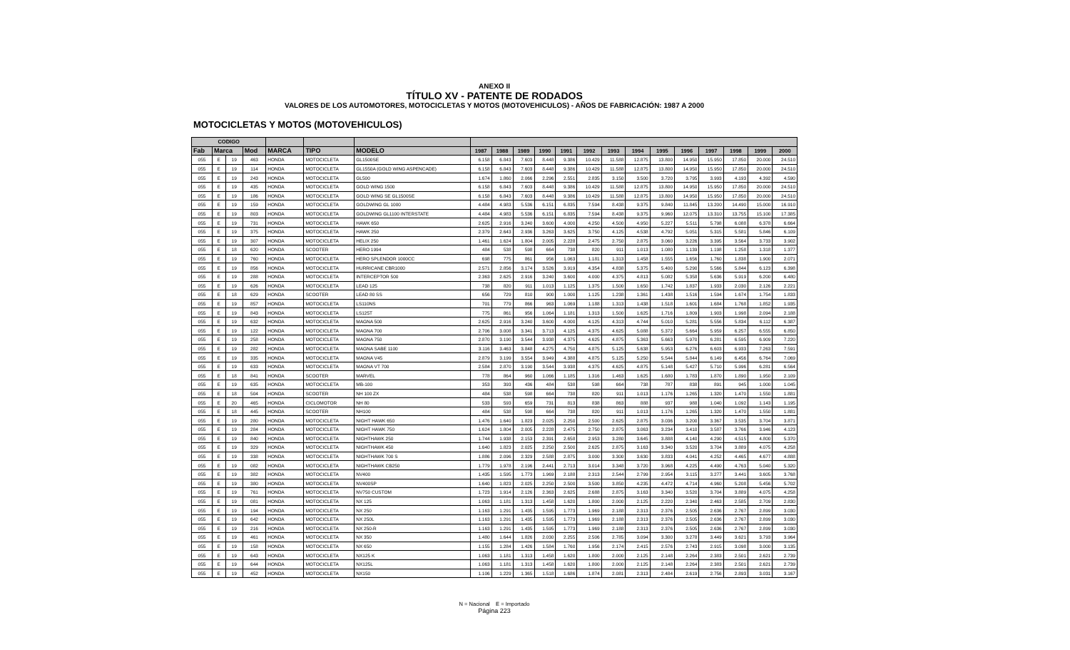ANEXO II
TÍTULO XV - PATENTE DE RODADOS
VALORES DE LOS AUTOMOTORES, MOTOCICLETAS Y MOTOS (MOTOVEHICULOS) - AÑOS DE FABRICACIÓN: 1987 A 2000
MOTOCICLETAS Y MOTOS (MOTOVEHICULOS)
| CODIGO | | | | | | | | | | | | | | | | | | | | |
| --- | --- | --- | --- | --- | --- | --- | --- | --- | --- | --- | --- | --- | --- | --- | --- | --- | --- | --- | --- | --- |
| Fab | Marca | | Mod | MARCA | TIPO | MODELO | 1987 | 1988 | 1989 | 1990 | 1991 | 1992 | 1993 | 1994 | 1995 | 1996 | 1997 | 1998 | 1999 | 2000 |
| 055 | E | 19 | 463 | HONDA | MOTOCICLETA | GL1500SE | 6.158 | 6.843 | 7.603 | 8.448 | 9.386 | 10.429 | 11.588 | 12.875 | 13.800 | 14.950 | 15.950 | 17.850 | 20.000 | 24.510 |
| 055 | E | 19 | 114 | HONDA | MOTOCICLETA | GL1550A (GOLD WING ASPENCADE) | 6.158 | 6.843 | 7.603 | 8.448 | 9.386 | 10.429 | 11.588 | 12.875 | 13.800 | 14.950 | 15.950 | 17.850 | 20.000 | 24.510 |
| 055 | E | 19 | 243 | HONDA | MOTOCICLETA | GL500 | 1.674 | 1.860 | 2.066 | 2.296 | 2.551 | 2.835 | 3.150 | 3.500 | 3.720 | 3.795 | 3.993 | 4.193 | 4.392 | 4.590 |
| 055 | E | 19 | 435 | HONDA | MOTOCICLETA | GOLD WING 1500 | 6.158 | 6.843 | 7.603 | 8.448 | 9.386 | 10.429 | 11.588 | 12.875 | 13.800 | 14.950 | 15.950 | 17.850 | 20.000 | 24.510 |
| 055 | E | 19 | 186 | HONDA | MOTOCICLETA | GOLD WING SE GL1500SE | 6.158 | 6.843 | 7.603 | 8.448 | 9.386 | 10.429 | 11.588 | 12.875 | 13.800 | 14.950 | 15.950 | 17.850 | 20.000 | 24.510 |
| 055 | E | 19 | 159 | HONDA | MOTOCICLETA | GOLDWING GL 1000 | 4.484 | 4.983 | 5.536 | 6.151 | 6.835 | 7.594 | 8.438 | 9.375 | 9.840 | 11.845 | 13.200 | 14.490 | 15.000 | 16.910 |
| 055 | E | 19 | 803 | HONDA | MOTOCICLETA | GOLDWING GL1100 INTERSTATE | 4.484 | 4.983 | 5.536 | 6.151 | 6.835 | 7.594 | 8.438 | 9.375 | 9.960 | 12.075 | 13.310 | 13.755 | 15.100 | 17.385 |
| 055 | E | 19 | 731 | HONDA | MOTOCICLETA | HAWK 650 | 2.625 | 2.916 | 3.240 | 3.600 | 4.000 | 4.250 | 4.500 | 4.950 | 5.227 | 5.511 | 5.798 | 6.088 | 6.378 | 6.664 |
| 055 | E | 19 | 375 | HONDA | MOTOCICLETA | HAWK 250 | 2.379 | 2.643 | 2.936 | 3.263 | 3.625 | 3.750 | 4.125 | 4.538 | 4.792 | 5.051 | 5.315 | 5.581 | 5.846 | 6.109 |
| 055 | E | 19 | 307 | HONDA | MOTOCICLETA | HELIX 250 | 1.461 | 1.624 | 1.804 | 2.005 | 2.228 | 2.475 | 2.750 | 2.875 | 3.060 | 3.226 | 3.395 | 3.564 | 3.733 | 3.902 |
| 055 | E | 18 | 620 | HONDA | SCOOTER | HERO 1994 | 484 | 538 | 598 | 664 | 738 | 820 | 911 | 1.013 | 1.080 | 1.139 | 1.198 | 1.258 | 1.318 | 1.377 |
| 055 | E | 19 | 760 | HONDA | MOTOCICLETA | HERO SPLENDOR 1000CC | 698 | 775 | 861 | 956 | 1.063 | 1.181 | 1.313 | 1.458 | 1.555 | 1.656 | 1.760 | 1.838 | 1.900 | 2.071 |
| 055 | E | 19 | 856 | HONDA | MOTOCICLETA | HURRICANE CBR1000 | 2.571 | 2.856 | 3.174 | 3.526 | 3.919 | 4.354 | 4.838 | 5.375 | 5.400 | 5.290 | 5.566 | 5.844 | 6.123 | 6.398 |
| 055 | E | 19 | 288 | HONDA | MOTOCICLETA | INTERCEPTOR 500 | 2.363 | 2.625 | 2.916 | 3.240 | 3.600 | 4.000 | 4.375 | 4.813 | 5.082 | 5.358 | 5.636 | 5.919 | 6.200 | 6.480 |
| 055 | E | 19 | 626 | HONDA | MOTOCICLETA | LEAD 125 | 738 | 820 | 911 | 1.013 | 1.125 | 1.375 | 1.500 | 1.650 | 1.742 | 1.837 | 1.933 | 2.030 | 2.126 | 2.221 |
| 055 | E | 18 | 629 | HONDA | SCOOTER | LEAD 80 SS | 656 | 729 | 810 | 900 | 1.000 | 1.125 | 1.238 | 1.361 | 1.438 | 1.516 | 1.594 | 1.674 | 1.754 | 1.833 |
| 055 | E | 19 | 857 | HONDA | MOTOCICLETA | LS110NS | 701 | 779 | 866 | 963 | 1.069 | 1.188 | 1.313 | 1.438 | 1.518 | 1.601 | 1.684 | 1.768 | 1.852 | 1.935 |
| 055 | E | 19 | 843 | HONDA | MOTOCICLETA | LS125T | 775 | 861 | 956 | 1.064 | 1.181 | 1.313 | 1.500 | 1.625 | 1.716 | 1.809 | 1.903 | 1.998 | 2.094 | 2.188 |
| 055 | E | 19 | 632 | HONDA | MOTOCICLETA | MAGNA 500 | 2.625 | 2.916 | 3.240 | 3.600 | 4.000 | 4.125 | 4.313 | 4.744 | 5.010 | 5.281 | 5.556 | 5.834 | 6.112 | 6.387 |
| 055 | E | 19 | 122 | HONDA | MOTOCICLETA | MAGNA 700 | 2.706 | 3.008 | 3.341 | 3.713 | 4.125 | 4.375 | 4.625 | 5.088 | 5.372 | 5.664 | 5.959 | 6.257 | 6.555 | 6.850 |
| 055 | E | 19 | 258 | HONDA | MOTOCICLETA | MAGNA 750 | 2.870 | 3.190 | 3.544 | 3.938 | 4.375 | 4.625 | 4.875 | 5.363 | 5.663 | 5.970 | 6.281 | 6.595 | 6.909 | 7.220 |
| 055 | E | 19 | 282 | HONDA | MOTOCICLETA | MAGNA SABE 1100 | 3.116 | 3.463 | 3.848 | 4.275 | 4.750 | 4.875 | 5.125 | 5.638 | 5.953 | 6.276 | 6.603 | 6.933 | 7.263 | 7.591 |
| 055 | E | 19 | 335 | HONDA | MOTOCICLETA | MAGNA V45 | 2.879 | 3.199 | 3.554 | 3.949 | 4.388 | 4.875 | 5.125 | 5.250 | 5.544 | 5.844 | 6.149 | 6.456 | 6.764 | 7.069 |
| 055 | E | 19 | 633 | HONDA | MOTOCICLETA | MAGNA VT 700 | 2.584 | 2.870 | 3.190 | 3.544 | 3.938 | 4.375 | 4.625 | 4.875 | 5.148 | 5.427 | 5.710 | 5.996 | 6.281 | 6.564 |
| 055 | E | 18 | 841 | HONDA | SCOOTER | MARVEL | 778 | 864 | 960 | 1.066 | 1.185 | 1.316 | 1.463 | 1.625 | 1.680 | 1.783 | 1.870 | 1.890 | 1.950 | 2.109 |
| 055 | E | 19 | 635 | HONDA | MOTOCICLETA | MB-100 | 353 | 393 | 436 | 484 | 538 | 598 | 664 | 738 | 787 | 838 | 891 | 945 | 1.000 | 1.045 |
| 055 | E | 18 | 504 | HONDA | SCOOTER | NH 100 ZX | 484 | 538 | 598 | 664 | 738 | 820 | 911 | 1.013 | 1.176 | 1.265 | 1.320 | 1.470 | 1.550 | 1.881 |
| 055 | E | 20 | 465 | HONDA | CICLOMOTOR | NH 80 | 533 | 593 | 659 | 731 | 813 | 838 | 863 | 888 | 937 | 988 | 1.040 | 1.092 | 1.143 | 1.195 |
| 055 | E | 18 | 445 | HONDA | SCOOTER | NH100 | 484 | 538 | 598 | 664 | 738 | 820 | 911 | 1.013 | 1.176 | 1.265 | 1.320 | 1.470 | 1.550 | 1.881 |
| 055 | E | 19 | 280 | HONDA | MOTOCICLETA | NIGHT HAWK 650 | 1.476 | 1.640 | 1.823 | 2.025 | 2.250 | 2.500 | 2.625 | 2.875 | 3.036 | 3.200 | 3.367 | 3.535 | 3.704 | 3.871 |
| 055 | E | 19 | 284 | HONDA | MOTOCICLETA | NIGHT HAWK 750 | 1.624 | 1.804 | 2.005 | 2.228 | 2.475 | 2.750 | 2.875 | 3.063 | 3.234 | 3.410 | 3.587 | 3.766 | 3.946 | 4.123 |
| 055 | E | 19 | 840 | HONDA | MOTOCICLETA | NIGHTHAWK 250 | 1.744 | 1.938 | 2.153 | 2.391 | 2.658 | 2.953 | 3.280 | 3.645 | 3.888 | 4.140 | 4.290 | 4.515 | 4.800 | 5.370 |
| 055 | E | 19 | 329 | HONDA | MOTOCICLETA | NIGHTHAWK 450 | 1.640 | 1.823 | 2.025 | 2.250 | 2.500 | 2.625 | 2.875 | 3.163 | 3.340 | 3.520 | 3.704 | 3.889 | 4.075 | 4.258 |
| 055 | E | 19 | 338 | HONDA | MOTOCICLETA | NIGHTHAWK 700 S | 1.886 | 2.096 | 2.329 | 2.588 | 2.875 | 3.000 | 3.300 | 3.630 | 3.833 | 4.041 | 4.252 | 4.465 | 4.677 | 4.888 |
| 055 | E | 19 | 082 | HONDA | MOTOCICLETA | NIGHTHAWK CB250 | 1.779 | 1.978 | 2.196 | 2.441 | 2.713 | 3.014 | 3.348 | 3.720 | 3.968 | 4.225 | 4.490 | 4.763 | 5.040 | 5.320 |
| 055 | E | 19 | 382 | HONDA | MOTOCICLETA | NV400 | 1.435 | 1.595 | 1.773 | 1.969 | 2.188 | 2.313 | 2.544 | 2.799 | 2.954 | 3.115 | 3.277 | 3.441 | 3.605 | 3.768 |
| 055 | E | 19 | 380 | HONDA | MOTOCICLETA | NV400SP | 1.640 | 1.823 | 2.025 | 2.250 | 2.500 | 3.500 | 3.850 | 4.235 | 4.472 | 4.714 | 4.960 | 5.208 | 5.456 | 5.702 |
| 055 | E | 19 | 761 | HONDA | MOTOCICLETA | NV750 CUSTOM | 1.723 | 1.914 | 2.126 | 2.363 | 2.625 | 2.688 | 2.875 | 3.163 | 3.340 | 3.520 | 3.704 | 3.889 | 4.075 | 4.258 |
| 055 | E | 19 | 081 | HONDA | MOTOCICLETA | NX 125 | 1.063 | 1.181 | 1.313 | 1.458 | 1.620 | 1.800 | 2.000 | 2.125 | 2.220 | 2.340 | 2.463 | 2.585 | 2.709 | 2.830 |
| 055 | E | 19 | 194 | HONDA | MOTOCICLETA | NX 250 | 1.163 | 1.291 | 1.435 | 1.595 | 1.773 | 1.969 | 2.188 | 2.313 | 2.376 | 2.505 | 2.636 | 2.767 | 2.899 | 3.030 |
| 055 | E | 19 | 642 | HONDA | MOTOCICLETA | NX 250L | 1.163 | 1.291 | 1.435 | 1.595 | 1.773 | 1.969 | 2.188 | 2.313 | 2.376 | 2.505 | 2.636 | 2.767 | 2.899 | 3.030 |
| 055 | E | 19 | 216 | HONDA | MOTOCICLETA | NX 250-R | 1.163 | 1.291 | 1.435 | 1.595 | 1.773 | 1.969 | 2.188 | 2.313 | 2.376 | 2.505 | 2.636 | 2.767 | 2.899 | 3.030 |
| 055 | E | 19 | 461 | HONDA | MOTOCICLETA | NX 350 | 1.480 | 1.644 | 1.826 | 2.030 | 2.255 | 2.506 | 2.785 | 3.094 | 3.300 | 3.278 | 3.449 | 3.621 | 3.793 | 3.964 |
| 055 | E | 19 | 158 | HONDA | MOTOCICLETA | NX 650 | 1.155 | 1.284 | 1.426 | 1.584 | 1.760 | 1.956 | 2.174 | 2.415 | 2.576 | 2.743 | 2.915 | 3.098 | 3.000 | 3.135 |
| 055 | E | 19 | 643 | HONDA | MOTOCICLETA | NX125 K | 1.063 | 1.181 | 1.313 | 1.458 | 1.620 | 1.800 | 2.000 | 2.125 | 2.148 | 2.264 | 2.383 | 2.501 | 2.621 | 2.739 |
| 055 | E | 19 | 644 | HONDA | MOTOCICLETA | NX125L | 1.063 | 1.181 | 1.313 | 1.458 | 1.620 | 1.800 | 2.000 | 2.125 | 2.148 | 2.264 | 2.383 | 2.501 | 2.621 | 2.739 |
| 055 | E | 19 | 452 | HONDA | MOTOCICLETA | NX150 | 1.106 | 1.229 | 1.365 | 1.518 | 1.686 | 1.874 | 2.081 | 2.313 | 2.484 | 2.619 | 2.756 | 2.893 | 3.031 | 3.167 |
N = Nacional E = Importado
Página 223